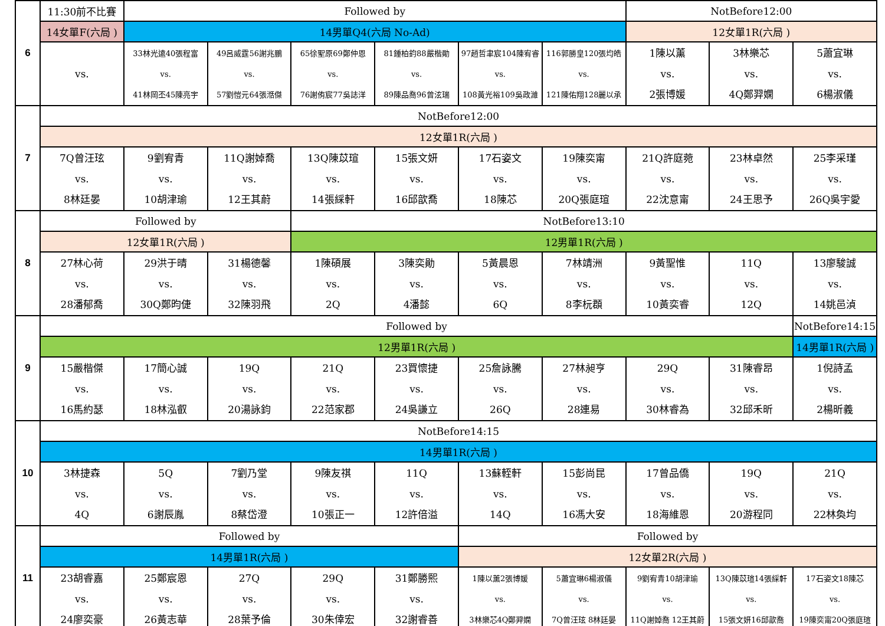| 6 | 11:30前不比賽 | Followed by | | | | | | NotBefore12:00 | | |
| | 14女單F(六局 ) | 14男單Q4(六局 No-Ad) | | | | | | 12女單1R(六局 ) | | |
| | vs. | 33林光遠40張程富 vs. 41林岡丕45陳亮宇 | 49呂威霆56謝兆鵬 vs. 57劉愷元64張湉傑 | 65徐聖原69鄭仲恩 vs. 76謝侑宸77吳誌洋 | 81鍾柏鈞88嚴楷勛 vs. 89陳品喬96曾泫瑞 | 97趙哲聿宸104陳宥睿 vs. 108黃光裕109吳政濰 | 116郭勝皇120張均皓 vs. 121陳佑翔128麗以承 | 1陳以薰 vs. 2張博媛 | 3林樂芯 vs. 4Q鄭羿嫻 | 5蕭宜琳 vs. 6楊淑儀 |
| 7 | NotBefore12:00 | | | | | | | | | |
| | 12女單1R(六局 ) | | | | | | | | | |
| | 7Q曾汪玹 vs. 8林廷晏 | 9劉宥青 vs. 10胡津瑜 | 11Q謝婥喬 vs. 12王其蔚 | 13Q陳苡瑄 vs. 14張綵軒 | 15張文妍 vs. 16邱歆喬 | 17石姿文 vs. 18陳芯 | 19陳奕甯 vs. 20Q張庭瑄 | 21Q許庭菀 vs. 22沈意甯 | 23林卓然 vs. 24王思予 | 25李采瑾 vs. 26Q吳宇愛 |
| 8 | Followed by | | | NotBefore13:10 | | | | | | |
| | 12女單1R(六局 ) | | | 12男單1R(六局 ) | | | | | | |
| | 27林心荷 vs. 28潘郁喬 | 29洪于晴 vs. 30Q鄭昀倢 | 31楊德馨 vs. 32陳羽飛 | 1陳碩展 vs. 2Q | 3陳奕勛 vs. 4潘懿 | 5黃晨恩 vs. 6Q | 7林靖洲 vs. 8李杬頵 | 9黃聖惟 vs. 10黃奕睿 | 11Q vs. 12Q | 13廖駿誠 vs. 14姚邑湞 |
| 9 | Followed by | | | | | | | | | NotBefore14:15 |
| | 12男單1R(六局 ) | | | | | | | | | 14男單1R(六局 ) |
| | 15嚴楷傑 vs. 16馬約瑟 | 17簡心誠 vs. 18林泓叡 | 19Q vs. 20湯詠鈞 | 21Q vs. 22范家郡 | 23買懷捷 vs. 24吳謙立 | 25詹詠騰 vs. 26Q | 27林昶亨 vs. 28連易 | 29Q vs. 30林睿為 | 31陳睿昂 vs. 32邱禾昕 | 1倪詩孟 vs. 2楊昕義 |
| 10 | NotBefore14:15 | | | | | | | | | |
| | 14男單1R(六局 ) | | | | | | | | | |
| | 3林捷森 vs. 4Q | 5Q vs. 6謝辰胤 | 7劉乃堂 vs. 8蔡岱澄 | 9陳友祺 vs. 10張正一 | 11Q vs. 12許倍溢 | 13蘇輊軒 vs. 14Q | 15彭尚昆 vs. 16馮大安 | 17曾品僑 vs. 18海維恩 | 19Q vs. 20游程同 | 21Q vs. 22林奐均 |
| 11 | Followed by | | | | | Followed by | | | | |
| | 14男單1R(六局 ) | | | | | 12女單2R(六局 ) | | | | |
| | 23胡睿嘉 vs. 24廖奕豪 | 25鄭宸恩 vs. 26黃志華 | 27Q vs. 28葉予倫 | 29Q vs. 30朱倖宏 | 31鄭勝熙 vs. 32謝睿善 | 1陳以薰2張博媛 vs. 3林樂芯4Q鄭羿嫻 | 5蕭宜琳6楊淑儀 vs. 7Q曾汪玹 8林廷晏 | 9劉宥青10胡津瑜 vs. 11Q謝婥喬 12王其蔚 | 13Q陳苡瑄14張綵軒 vs. 15張文妍16邱歆喬 | 17石姿文18陳芯 vs. 19陳奕甯20Q張庭瑄 |